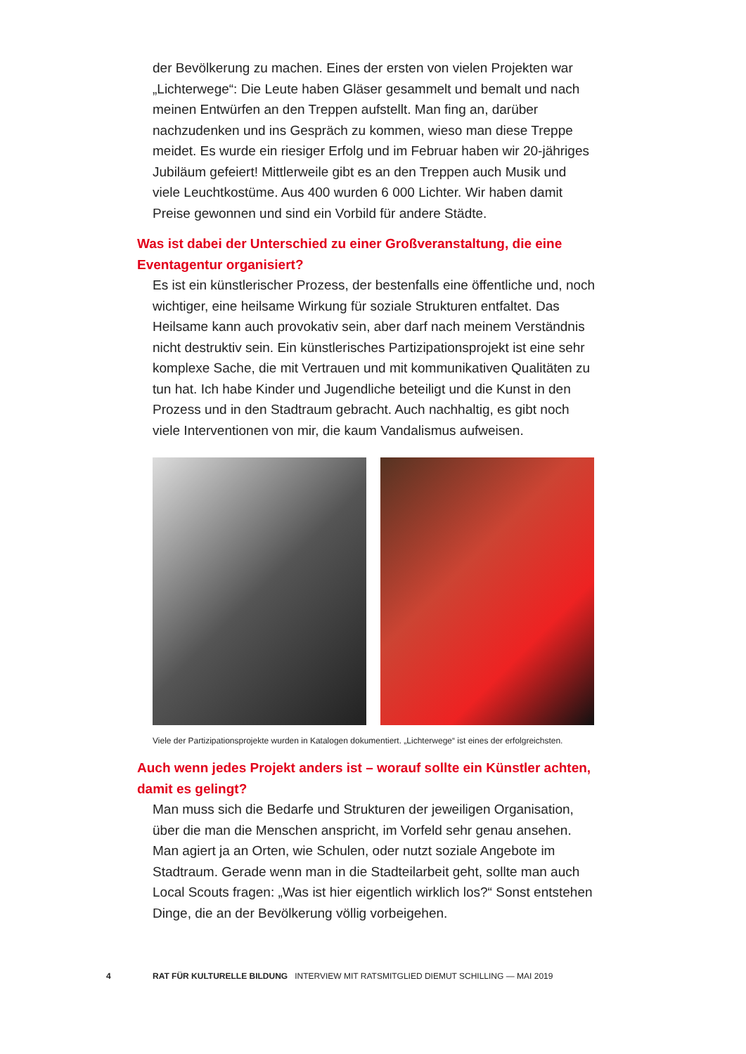der Bevölkerung zu machen. Eines der ersten von vielen Projekten war „Lichterwege“: Die Leute haben Gläser gesammelt und bemalt und nach meinen Entwürfen an den Treppen aufstellt. Man fing an, darüber nachzudenken und ins Gespräch zu kommen, wieso man diese Treppe meidet. Es wurde ein riesiger Erfolg und im Februar haben wir 20-jähriges Jubiläum gefeiert! Mittlerweile gibt es an den Treppen auch Musik und viele Leuchtkostüme. Aus 400 wurden 6 000 Lichter. Wir haben damit Preise gewonnen und sind ein Vorbild für andere Städte.
Was ist dabei der Unterschied zu einer Großveranstaltung, die eine Eventagentur organisiert?
Es ist ein künstlerischer Prozess, der bestenfalls eine öffentliche und, noch wichtiger, eine heilsame Wirkung für soziale Strukturen entfaltet. Das Heilsame kann auch provokativ sein, aber darf nach meinem Verständnis nicht destruktiv sein. Ein künstlerisches Partizipationsprojekt ist eine sehr komplexe Sache, die mit Vertrauen und mit kommunikativen Qualitäten zu tun hat. Ich habe Kinder und Jugendliche beteiligt und die Kunst in den Prozess und in den Stadtraum gebracht. Auch nachhaltig, es gibt noch viele Interventionen von mir, die kaum Vandalismus aufweisen.
Viele der Partizipationsprojekte wurden in Katalogen dokumentiert. „Lichterwege“ ist eines der erfolgreichsten.
Auch wenn jedes Projekt anders ist – worauf sollte ein Künstler achten, damit es gelingt?
Man muss sich die Bedarfe und Strukturen der jeweiligen Organisation, über die man die Menschen anspricht, im Vorfeld sehr genau ansehen. Man agiert ja an Orten, wie Schulen, oder nutzt soziale Angebote im Stadtraum. Gerade wenn man in die Stadteilarbeit geht, sollte man auch Local Scouts fragen: „Was ist hier eigentlich wirklich los?“ Sonst entstehen Dinge, die an der Bevölkerung völlig vorbeigehen.
4 RAT FÜR KULTURELLE BILDUNG INTERVIEW MIT RATSMITGLIED DIEMUT SCHILLING — MAI 2019